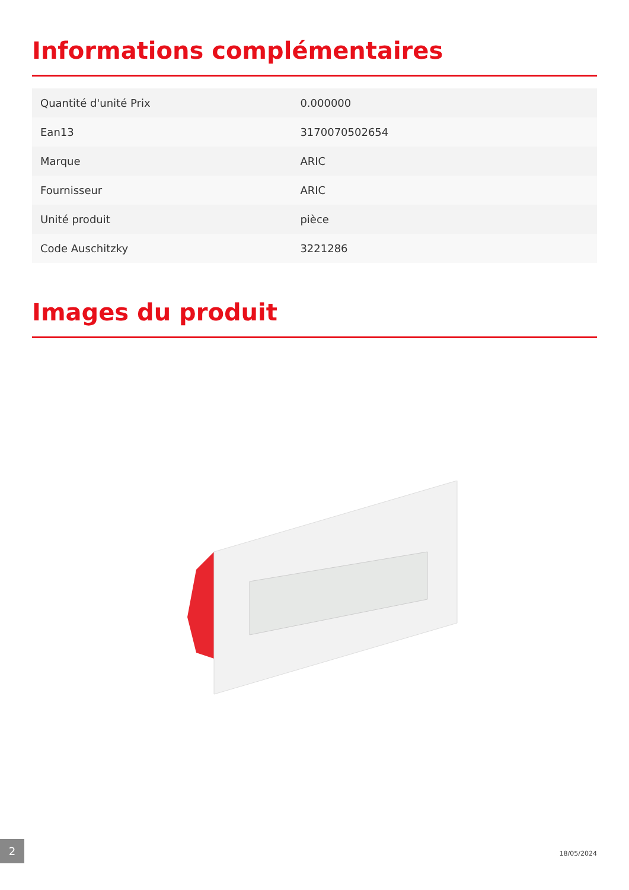Informations complémentaires
| Quantité d'unité Prix | 0.000000 |
| Ean13 | 3170070502654 |
| Marque | ARIC |
| Fournisseur | ARIC |
| Unité produit | pièce |
| Code Auschitzky | 3221286 |
Images du produit
2
18/05/2024